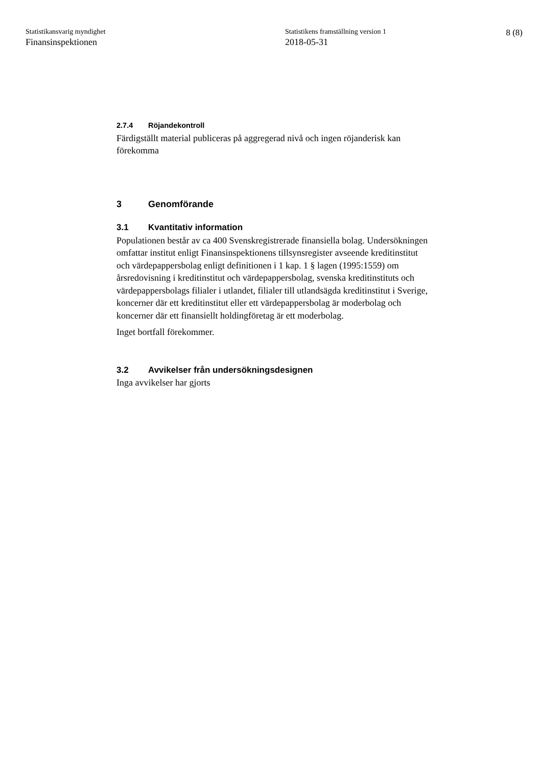Statistikansvarig myndighet
Finansinspektionen
Statistikens framställning version 1
2018-05-31
8 (8)
2.7.4 Röjandekontroll
Färdigställt material publiceras på aggregerad nivå och ingen röjanderisk kan förekomma
3 Genomförande
3.1 Kvantitativ information
Populationen består av ca 400 Svenskregistrerade finansiella bolag. Undersökningen omfattar institut enligt Finansinspektionens tillsynsregister avseende kreditinstitut och värdepappersbolag enligt definitionen i 1 kap. 1 § lagen (1995:1559) om årsredovisning i kreditinstitut och värdepappersbolag, svenska kreditinstituts och värdepappersbolags filialer i utlandet, filialer till utlandsägda kreditinstitut i Sverige, koncerner där ett kreditinstitut eller ett värdepappersbolag är moderbolag och koncerner där ett finansiellt holdingföretag är ett moderbolag.
Inget bortfall förekommer.
3.2 Avvikelser från undersökningsdesignen
Inga avvikelser har gjorts